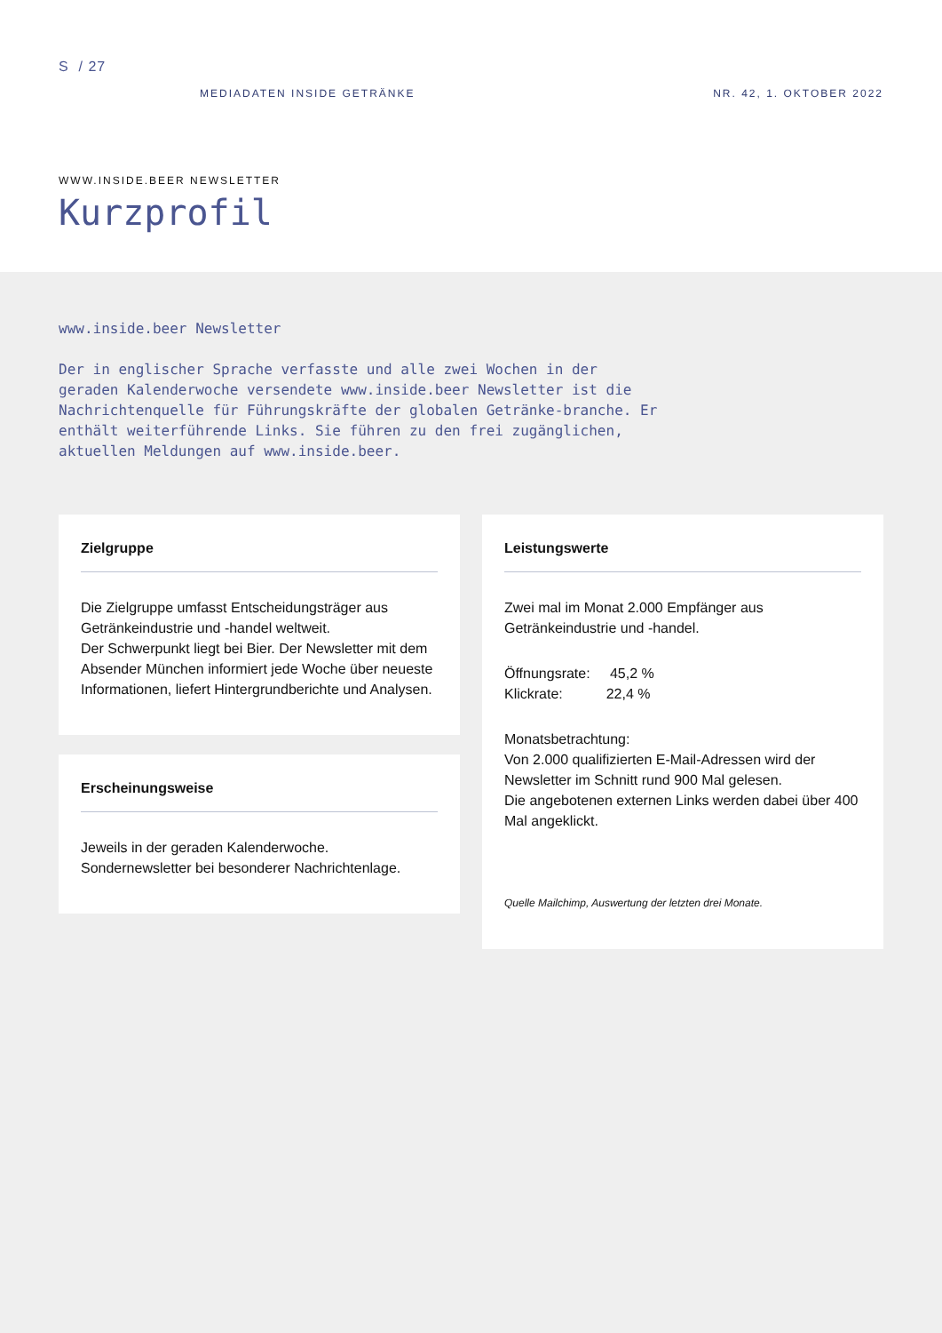S / 27
MEDIADATEN INSIDE GETRÄNKE NR. 42, 1. OKTOBER 2022
WWW.INSIDE.BEER NEWSLETTER
Kurzprofil
www.inside.beer Newsletter
Der in englischer Sprache verfasste und alle zwei Wochen in der geraden Kalenderwoche versendete www.inside.beer Newsletter ist die Nachrichtenquelle für Führungskräfte der globalen Getränke-branche. Er enthält weiterführende Links. Sie führen zu den frei zugänglichen, aktuellen Meldungen auf www.inside.beer.
Zielgruppe
Die Zielgruppe umfasst Entscheidungsträger aus Getränkeindustrie und -handel weltweit.
Der Schwerpunkt liegt bei Bier. Der Newsletter mit dem Absender München informiert jede Woche über neueste Informationen, liefert Hintergrundberichte und Analysen.
Erscheinungsweise
Jeweils in der geraden Kalenderwoche.
Sondernewsletter bei besonderer Nachrichtenlage.
Leistungswerte
Zwei mal im Monat 2.000 Empfänger aus Getränkeindustrie und -handel.
Öffnungsrate: 45,2 %
Klickrate: 22,4 %
Monatsbetrachtung:
Von 2.000 qualifizierten E-Mail-Adressen wird der Newsletter im Schnitt rund 900 Mal gelesen.
Die angebotenen externen Links werden dabei über 400 Mal angeklickt.
Quelle Mailchimp, Auswertung der letzten drei Monate.